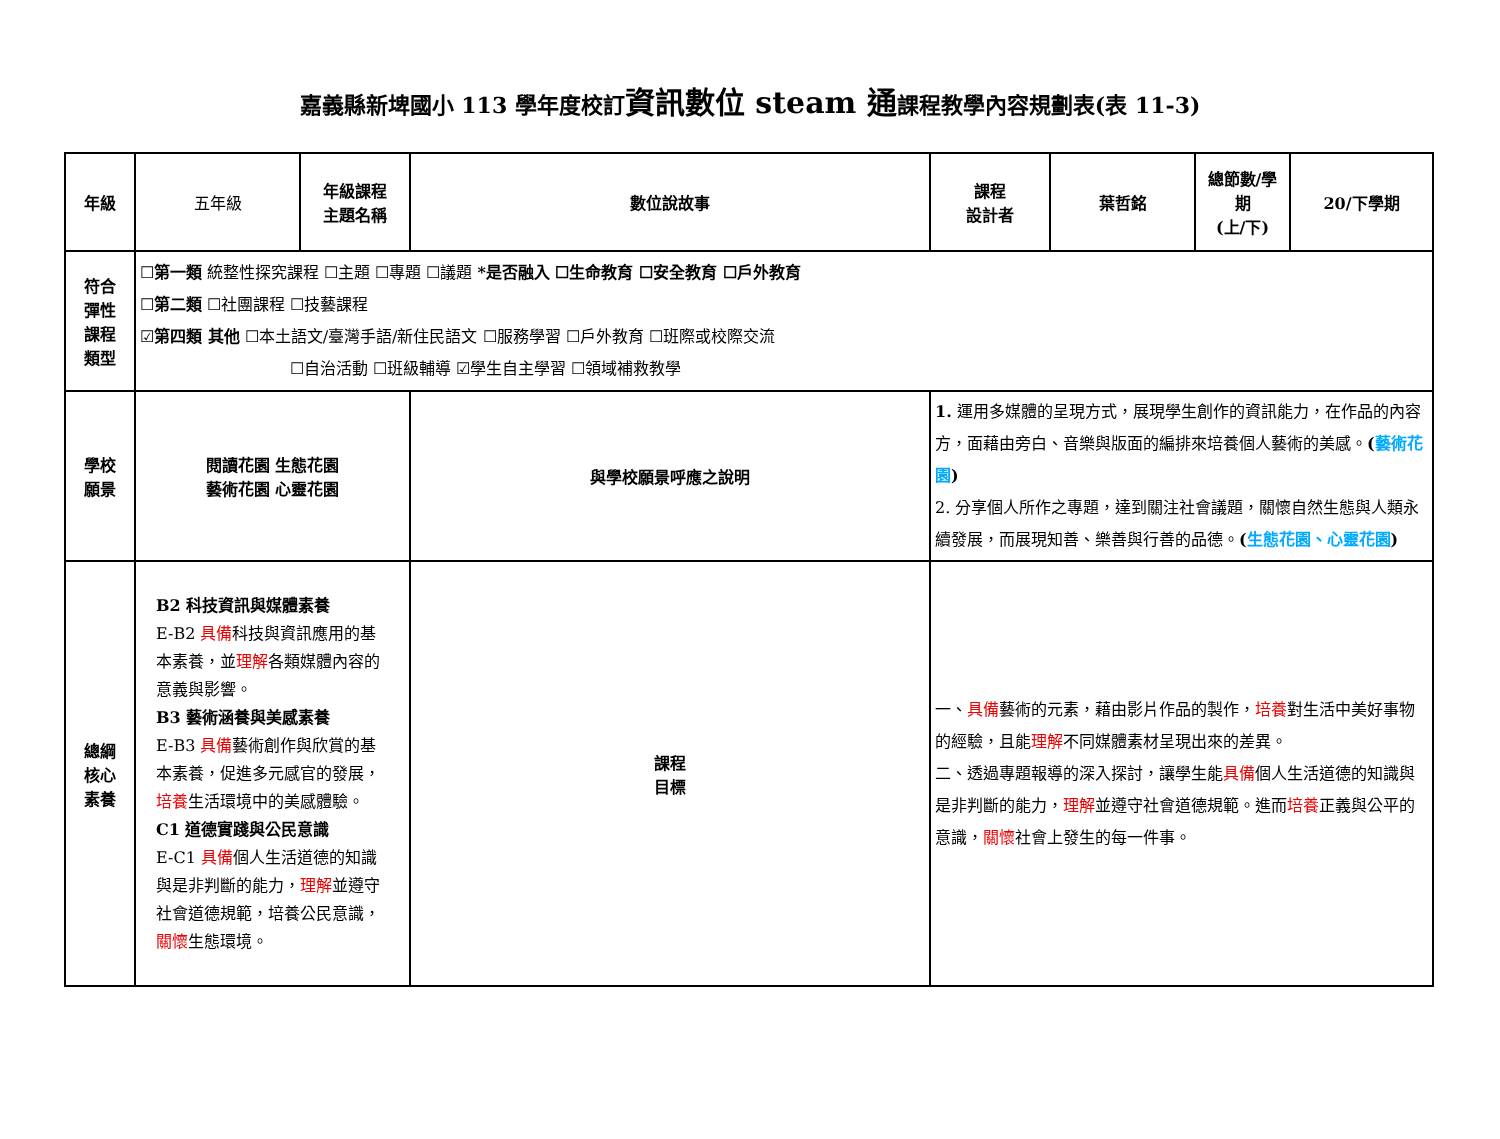嘉義縣新埤國小 113 學年度校訂資訊數位 steam 通課程教學內容規劃表(表 11-3)
| 年級 | 五年級 | 年級課程 主題名稱 | 數位說故事 | 課程 設計者 | 葉哲銘 | 總節數/學期 (上/下) | 20/下學期 |
| 符合 彈性 課程 類型 | ☐ 第一類 統整性探究課程 ☐主題 ☐專題 ☐議題 *是否融入 ☐生命教育 ☐安全教育 ☐戶外教育 ☐ 第二類 ☐社團課程 ☐技藝課程 ☑ 第四類 其他 ☐本土語文/臺灣手語/新住民語文 ☐服務學習 ☐戶外教育 ☐班際或校際交流 ☐自治活動 ☐班級輔導 ☑學生自主學習 ☐領域補救教學 | | | | | | |
| 學校 願景 | 閱讀花園 生態花園 藝術花園 心靈花園 | | 與學校願景呼應之說明 | 1. 運用多媒體的呈現方式，展現學生創作的資訊能力，在作品的內容方，面藉由旁白、音樂與版面的編排來培養個人藝術的美感。 ( 藝術花園 ) 2. 分享個人所作之專題，達到關注社會議題，關懷自然生態與人類永續發展，而展現知善、樂善與行善的品德。 ( 生態花園、心靈花園 ) | | | |
| 總綱 核心 素養 | B2 科技資訊與媒體素養 E-B2 具備 科技與資訊應用的基本素養，並 理解 各類媒體內容的意義與影響。 B3 藝術涵養與美感素養 E-B3 具備 藝術創作與欣賞的基本素養，促進多元感官的發展， 培養 生活環境中的美感體驗。 C1 道德實踐與公民意識 E-C1 具備 個人生活道德的知識與是非判斷的能力， 理解 並遵守社會道德規範，培養公民意識， 關懷 生態環境。 | | 課程 目標 | 一、 具備 藝術的元素，藉由影片作品的製作， 培養 對生活中美好事物的經驗，且能 理解 不同媒體素材呈現出來的差異。 二、透過專題報導的深入探討，讓學生能 具備 個人生活道德的知識與是非判斷的能力， 理解 並遵守社會道德規範。進而 培養 正義與公平的意識， 關懷 社會上發生的每一件事。 | | | |